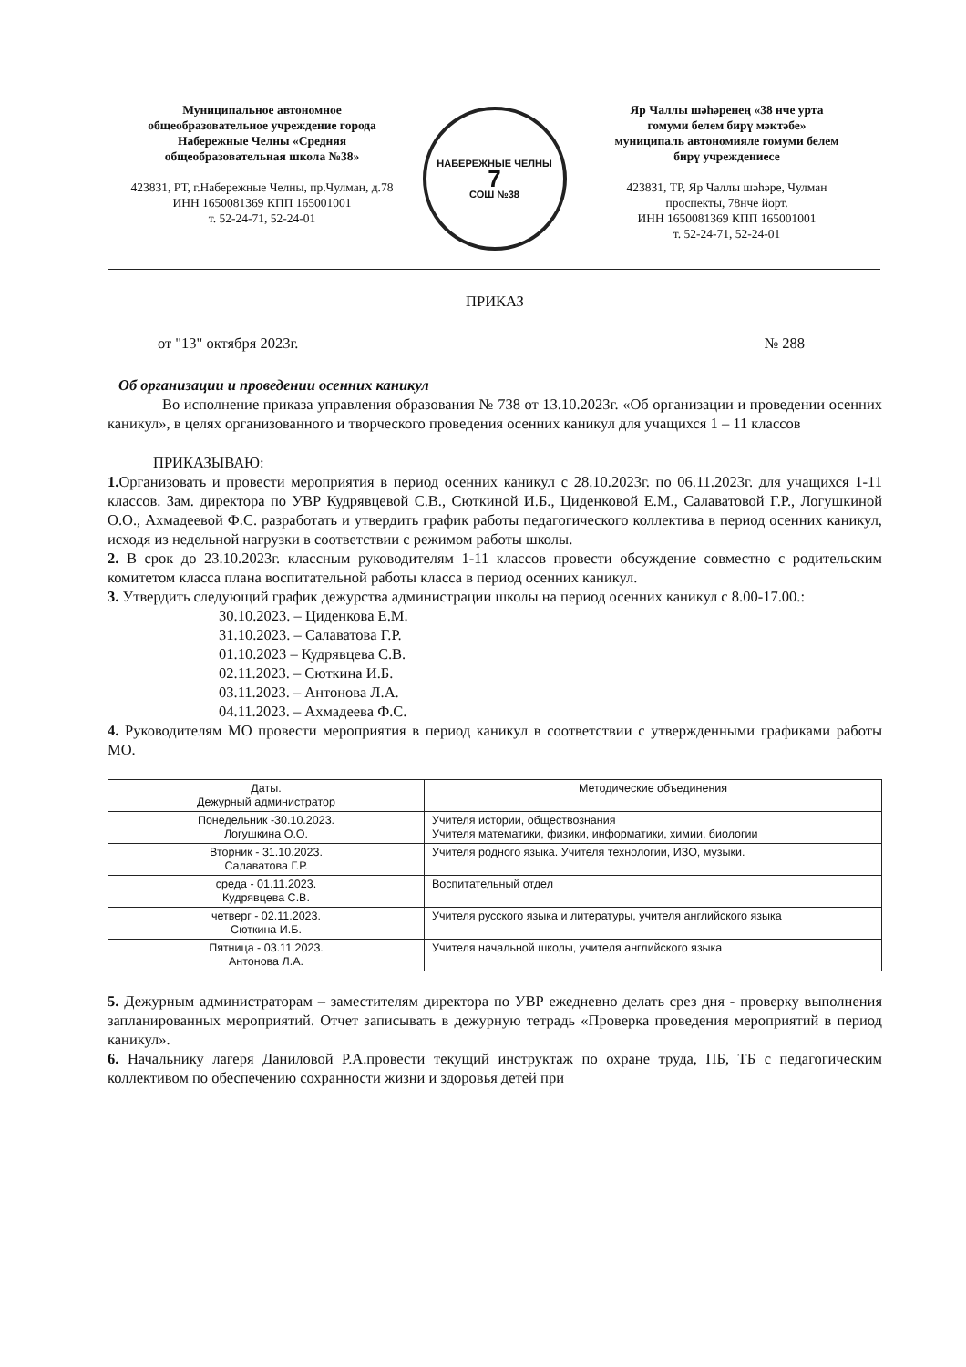Муниципальное автономное
общеобразовательное учреждение города
Набережные Челны «Средняя
общеобразовательная школа №38»
423831, РТ, г.Набережные Челны, пр.Чулман, д.78
ИНН 1650081369 КПП 165001001
т. 52-24-71, 52-24-01
НАБЕРЕЖНЫЕ ЧЕЛНЫ
7
СОШ №38
Яр Чаллы шәһәренең «38 нче урта
гомуми белем бирү мәктәбе»
муниципаль автономияле гомуми белем
бирү учреждениесе
423831, ТР, Яр Чаллы шәһәре, Чулман
проспекты, 78нче йорт.
ИНН 1650081369 КПП 165001001
т. 52-24-71, 52-24-01
ПРИКАЗ
от "13" октября 2023г. № 288
Об организации и проведении осенних каникул
Во исполнение приказа управления образования № 738 от 13.10.2023г. «Об организации и проведении осенних каникул», в целях организованного и творческого проведения осенних каникул для учащихся 1 – 11 классов
ПРИКАЗЫВАЮ:
1. Организовать и провести мероприятия в период осенних каникул с 28.10.2023г. по 06.11.2023г. для учащихся 1-11 классов. Зам. директора по УВР Кудрявцевой С.В., Сюткиной И.Б., Циденковой Е.М., Салаватовой Г.Р., Логушкиной О.О., Ахмадеевой Ф.С. разработать и утвердить график работы педагогического коллектива в период осенних каникул, исходя из недельной нагрузки в соответствии с режимом работы школы.
2. В срок до 23.10.2023г. классным руководителям 1-11 классов провести обсуждение совместно с родительским комитетом класса плана воспитательной работы класса в период осенних каникул.
3. Утвердить следующий график дежурства администрации школы на период осенних каникул с 8.00-17.00.:
30.10.2023. – Циденкова Е.М.
31.10.2023. – Салаватова Г.Р.
01.10.2023 – Кудрявцева С.В.
02.11.2023. – Сюткина И.Б.
03.11.2023. – Антонова Л.А.
04.11.2023. – Ахмадеева Ф.С.
4. Руководителям МО провести мероприятия в период каникул в соответствии с утвержденными графиками работы МО.
| Даты. Дежурный администратор | Методические объединения |
| Понедельник -30.10.2023. Логушкина О.О. | Учителя истории, обществознания Учителя математики, физики, информатики, химии, биологии |
| Вторник - 31.10.2023. Салаватова Г.Р. | Учителя родного языка. Учителя технологии, ИЗО, музыки. |
| среда - 01.11.2023. Кудрявцева С.В. | Воспитательный отдел |
| четверг - 02.11.2023. Сюткина И.Б. | Учителя русского языка и литературы, учителя английского языка |
| Пятница - 03.11.2023. Антонова Л.А. | Учителя начальной школы, учителя английского языка |
5. Дежурным администраторам – заместителям директора по УВР ежедневно делать срез дня - проверку выполнения запланированных мероприятий. Отчет записывать в дежурную тетрадь «Проверка проведения мероприятий в период каникул».
6. Начальнику лагеря Даниловой Р.А.провести текущий инструктаж по охране труда, ПБ, ТБ с педагогическим коллективом по обеспечению сохранности жизни и здоровья детей при